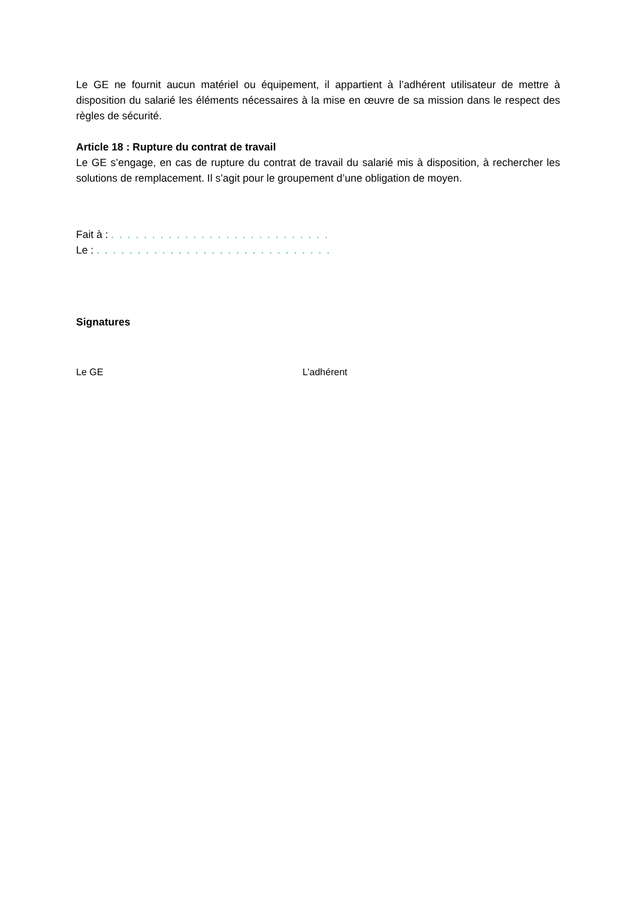Le GE ne fournit aucun matériel ou équipement, il appartient à l’adhérent utilisateur de mettre à disposition du salarié les éléments nécessaires à la mise en œuvre de sa mission dans le respect des règles de sécurité.
Article 18 : Rupture du contrat de travail
Le GE s’engage, en cas de rupture du contrat de travail du salarié mis à disposition, à rechercher les solutions de remplacement. Il s’agit pour le groupement d’une obligation de moyen.
Fait à : . . . . . . . . . . . . . . . . . . . . . . . . . . .
Le : . . . . . . . . . . . . . . . . . . . . . . . . . . . . .
Signatures
Le GE L’adhérent